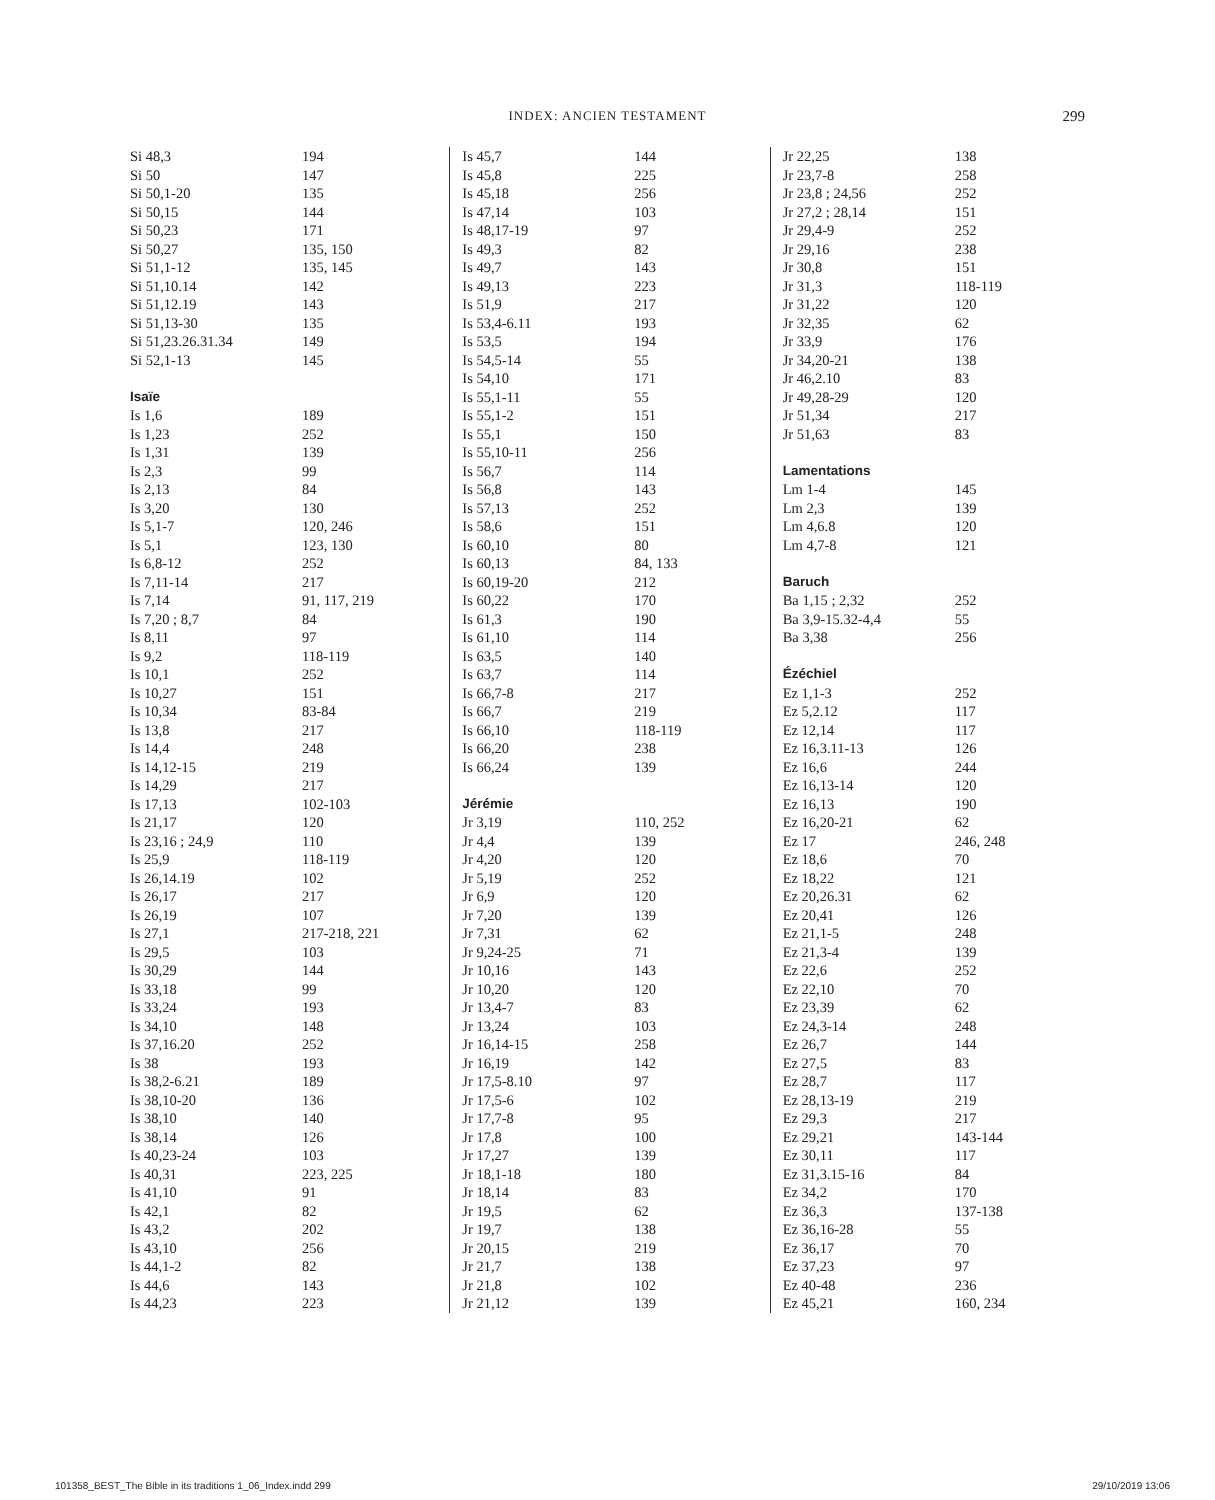INDEX: ANCIEN TESTAMENT
299
| Si 48,3 | 194 |
| Si 50 | 147 |
| Si 50,1-20 | 135 |
| Si 50,15 | 144 |
| Si 50,23 | 171 |
| Si 50,27 | 135, 150 |
| Si 51,1-12 | 135, 145 |
| Si 51,10.14 | 142 |
| Si 51,12.19 | 143 |
| Si 51,13-30 | 135 |
| Si 51,23.26.31.34 | 149 |
| Si 52,1-13 | 145 |
Isaïe
| Is 1,6 | 189 |
| Is 1,23 | 252 |
| Is 1,31 | 139 |
| Is 2,3 | 99 |
| Is 2,13 | 84 |
| Is 3,20 | 130 |
| Is 5,1-7 | 120, 246 |
| Is 5,1 | 123, 130 |
| Is 6,8-12 | 252 |
| Is 7,11-14 | 217 |
| Is 7,14 | 91, 117, 219 |
| Is 7,20 ; 8,7 | 84 |
| Is 8,11 | 97 |
| Is 9,2 | 118-119 |
| Is 10,1 | 252 |
| Is 10,27 | 151 |
| Is 10,34 | 83-84 |
| Is 13,8 | 217 |
| Is 14,4 | 248 |
| Is 14,12-15 | 219 |
| Is 14,29 | 217 |
| Is 17,13 | 102-103 |
| Is 21,17 | 120 |
| Is 23,16 ; 24,9 | 110 |
| Is 25,9 | 118-119 |
| Is 26,14.19 | 102 |
| Is 26,17 | 217 |
| Is 26,19 | 107 |
| Is 27,1 | 217-218, 221 |
| Is 29,5 | 103 |
| Is 30,29 | 144 |
| Is 33,18 | 99 |
| Is 33,24 | 193 |
| Is 34,10 | 148 |
| Is 37,16.20 | 252 |
| Is 38 | 193 |
| Is 38,2-6.21 | 189 |
| Is 38,10-20 | 136 |
| Is 38,10 | 140 |
| Is 38,14 | 126 |
| Is 40,23-24 | 103 |
| Is 40,31 | 223, 225 |
| Is 41,10 | 91 |
| Is 42,1 | 82 |
| Is 43,2 | 202 |
| Is 43,10 | 256 |
| Is 44,1-2 | 82 |
| Is 44,6 | 143 |
| Is 44,23 | 223 |
| Is 45,7 | 144 |
| Is 45,8 | 225 |
| Is 45,18 | 256 |
| Is 47,14 | 103 |
| Is 48,17-19 | 97 |
| Is 49,3 | 82 |
| Is 49,7 | 143 |
| Is 49,13 | 223 |
| Is 51,9 | 217 |
| Is 53,4-6.11 | 193 |
| Is 53,5 | 194 |
| Is 54,5-14 | 55 |
| Is 54,10 | 171 |
| Is 55,1-11 | 55 |
| Is 55,1-2 | 151 |
| Is 55,1 | 150 |
| Is 55,10-11 | 256 |
| Is 56,7 | 114 |
| Is 56,8 | 143 |
| Is 57,13 | 252 |
| Is 58,6 | 151 |
| Is 60,10 | 80 |
| Is 60,13 | 84, 133 |
| Is 60,19-20 | 212 |
| Is 60,22 | 170 |
| Is 61,3 | 190 |
| Is 61,10 | 114 |
| Is 63,5 | 140 |
| Is 63,7 | 114 |
| Is 66,7-8 | 217 |
| Is 66,7 | 219 |
| Is 66,10 | 118-119 |
| Is 66,20 | 238 |
| Is 66,24 | 139 |
Jérémie
| Jr 3,19 | 110, 252 |
| Jr 4,4 | 139 |
| Jr 4,20 | 120 |
| Jr 5,19 | 252 |
| Jr 6,9 | 120 |
| Jr 7,20 | 139 |
| Jr 7,31 | 62 |
| Jr 9,24-25 | 71 |
| Jr 10,16 | 143 |
| Jr 10,20 | 120 |
| Jr 13,4-7 | 83 |
| Jr 13,24 | 103 |
| Jr 16,14-15 | 258 |
| Jr 16,19 | 142 |
| Jr 17,5-8.10 | 97 |
| Jr 17,5-6 | 102 |
| Jr 17,7-8 | 95 |
| Jr 17,8 | 100 |
| Jr 17,27 | 139 |
| Jr 18,1-18 | 180 |
| Jr 18,14 | 83 |
| Jr 19,5 | 62 |
| Jr 19,7 | 138 |
| Jr 20,15 | 219 |
| Jr 21,7 | 138 |
| Jr 21,8 | 102 |
| Jr 21,12 | 139 |
| Jr 22,25 | 138 |
| Jr 23,7-8 | 258 |
| Jr 23,8 ; 24,56 | 252 |
| Jr 27,2 ; 28,14 | 151 |
| Jr 29,4-9 | 252 |
| Jr 29,16 | 238 |
| Jr 30,8 | 151 |
| Jr 31,3 | 118-119 |
| Jr 31,22 | 120 |
| Jr 32,35 | 62 |
| Jr 33,9 | 176 |
| Jr 34,20-21 | 138 |
| Jr 46,2.10 | 83 |
| Jr 49,28-29 | 120 |
| Jr 51,34 | 217 |
| Jr 51,63 | 83 |
Lamentations
| Lm 1-4 | 145 |
| Lm 2,3 | 139 |
| Lm 4,6.8 | 120 |
| Lm 4,7-8 | 121 |
Baruch
| Ba 1,15 ; 2,32 | 252 |
| Ba 3,9-15.32-4,4 | 55 |
| Ba 3,38 | 256 |
Ézéchiel
| Ez 1,1-3 | 252 |
| Ez 5,2.12 | 117 |
| Ez 12,14 | 117 |
| Ez 16,3.11-13 | 126 |
| Ez 16,6 | 244 |
| Ez 16,13-14 | 120 |
| Ez 16,13 | 190 |
| Ez 16,20-21 | 62 |
| Ez 17 | 246, 248 |
| Ez 18,6 | 70 |
| Ez 18,22 | 121 |
| Ez 20,26.31 | 62 |
| Ez 20,41 | 126 |
| Ez 21,1-5 | 248 |
| Ez 21,3-4 | 139 |
| Ez 22,6 | 252 |
| Ez 22,10 | 70 |
| Ez 23,39 | 62 |
| Ez 24,3-14 | 248 |
| Ez 26,7 | 144 |
| Ez 27,5 | 83 |
| Ez 28,7 | 117 |
| Ez 28,13-19 | 219 |
| Ez 29,3 | 217 |
| Ez 29,21 | 143-144 |
| Ez 30,11 | 117 |
| Ez 31,3.15-16 | 84 |
| Ez 34,2 | 170 |
| Ez 36,3 | 137-138 |
| Ez 36,16-28 | 55 |
| Ez 36,17 | 70 |
| Ez 37,23 | 97 |
| Ez 40-48 | 236 |
| Ez 45,21 | 160, 234 |
101358_BEST_The Bible in its traditions 1_06_Index.indd 299
29/10/2019 13:06